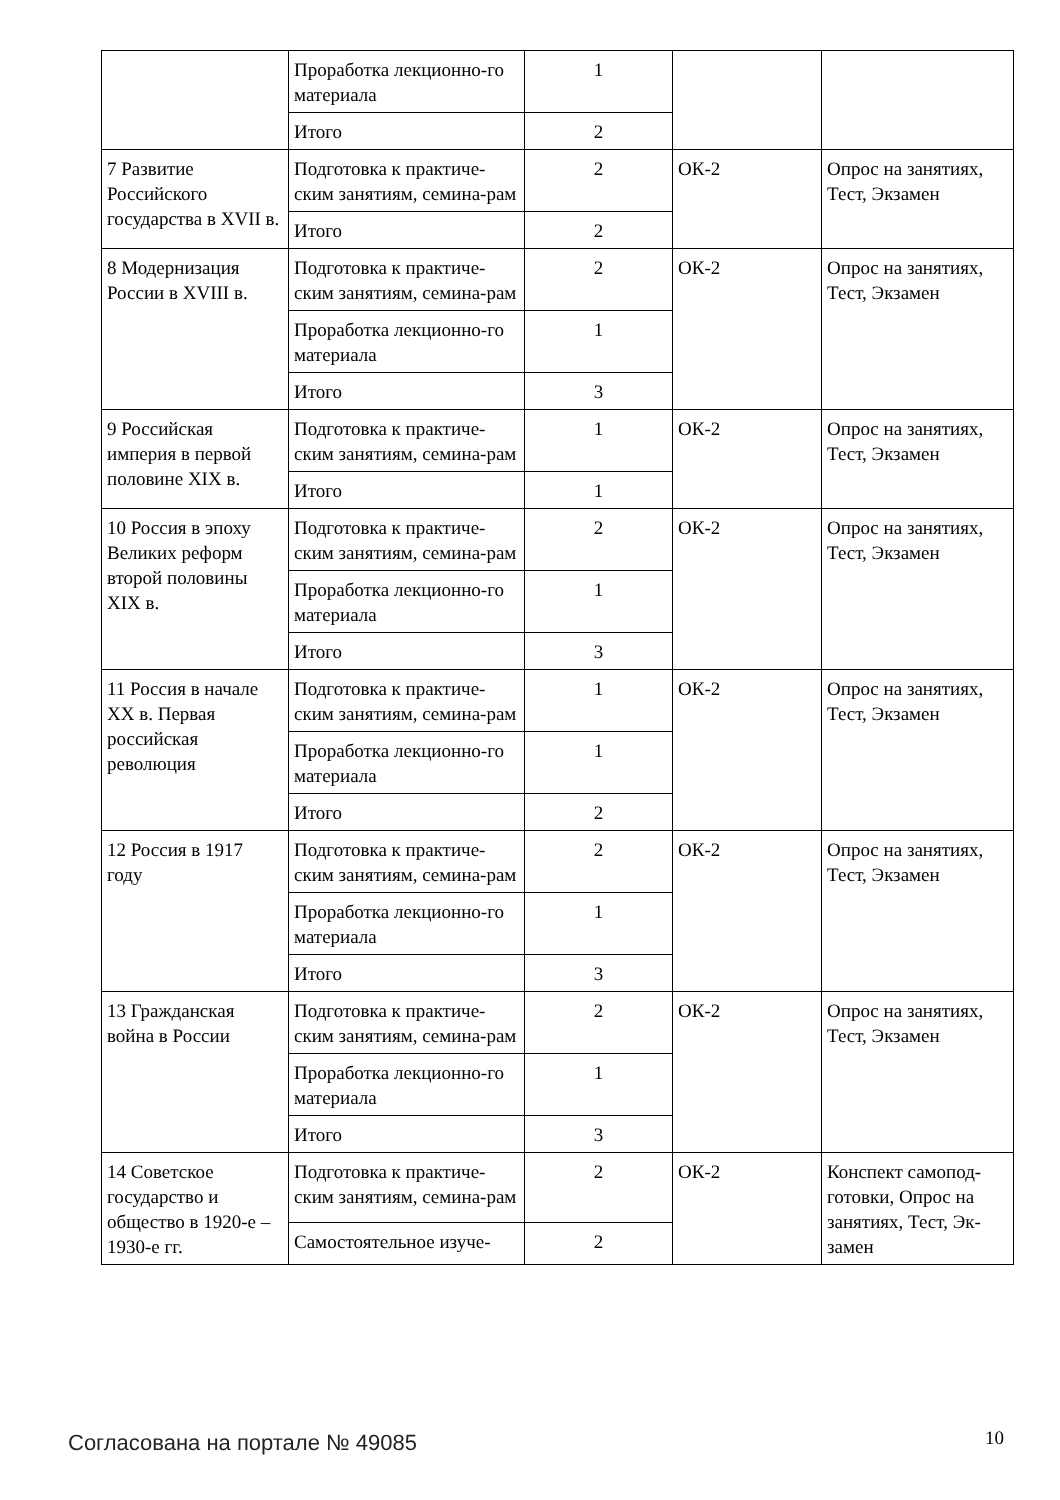| | Проработка лекционно-го материала | 1 | | |
| | Итого | 2 | | |
| 7 Развитие Российского государства в XVII в. | Подготовка к практиче-ским занятиям, семина-рам | 2 | ОК-2 | Опрос на занятиях, Тест, Экзамен |
| | Итого | 2 | | |
| 8 Модернизация России в XVIII в. | Подготовка к практиче-ским занятиям, семина-рам | 2 | ОК-2 | Опрос на занятиях, Тест, Экзамен |
| | Проработка лекционно-го материала | 1 | | |
| | Итого | 3 | | |
| 9 Российская империя в первой половине XIX в. | Подготовка к практиче-ским занятиям, семина-рам | 1 | ОК-2 | Опрос на занятиях, Тест, Экзамен |
| | Итого | 1 | | |
| 10 Россия в эпоху Великих реформ второй половины XIX в. | Подготовка к практиче-ским занятиям, семина-рам | 2 | ОК-2 | Опрос на занятиях, Тест, Экзамен |
| | Проработка лекционно-го материала | 1 | | |
| | Итого | 3 | | |
| 11 Россия в начале XX в. Первая российская революция | Подготовка к практиче-ским занятиям, семина-рам | 1 | ОК-2 | Опрос на занятиях, Тест, Экзамен |
| | Проработка лекционно-го материала | 1 | | |
| | Итого | 2 | | |
| 12 Россия в 1917 году | Подготовка к практиче-ским занятиям, семина-рам | 2 | ОК-2 | Опрос на занятиях, Тест, Экзамен |
| | Проработка лекционно-го материала | 1 | | |
| | Итого | 3 | | |
| 13 Гражданская война в России | Подготовка к практиче-ским занятиям, семина-рам | 2 | ОК-2 | Опрос на занятиях, Тест, Экзамен |
| | Проработка лекционно-го материала | 1 | | |
| | Итого | 3 | | |
| 14 Советское государство и общество в 1920-е – 1930-е гг. | Подготовка к практиче-ским занятиям, семина-рам | 2 | ОК-2 | Конспект самопод-готовки, Опрос на занятиях, Тест, Эк-замен |
| | Самостоятельное изуче- | 2 | | |
Согласована на портале № 49085 10